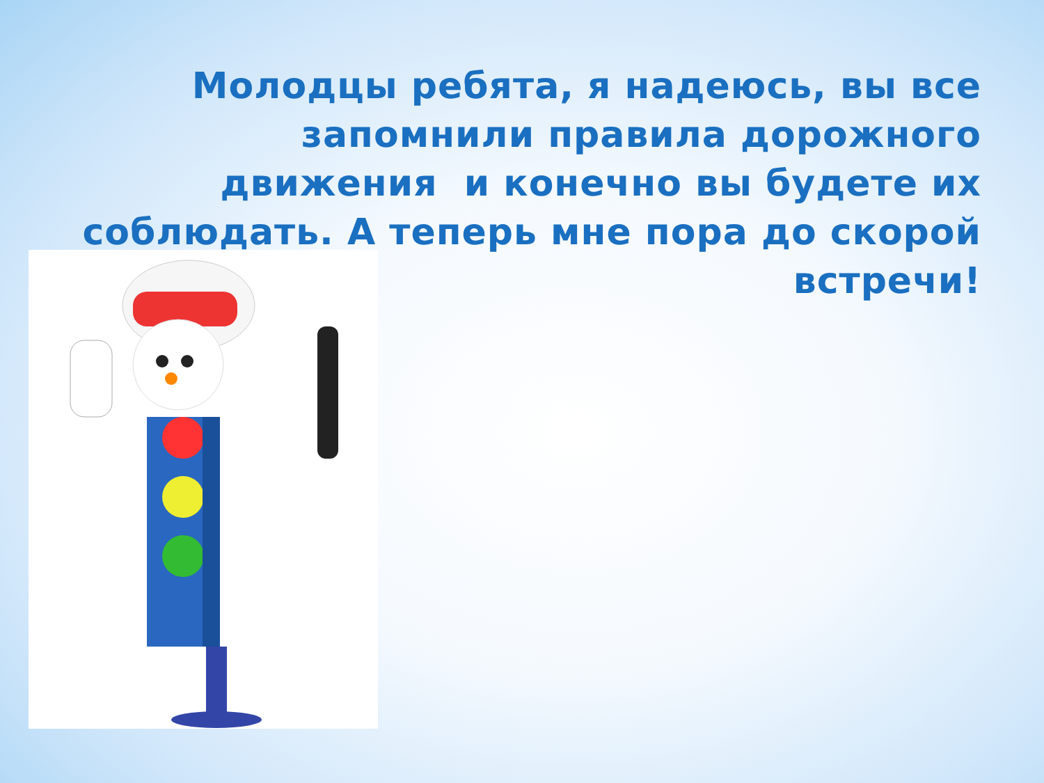Молодцы ребята, я надеюсь, вы все запомнили правила дорожного движения и конечно вы будете их соблюдать. А теперь мне пора до скорой встречи!